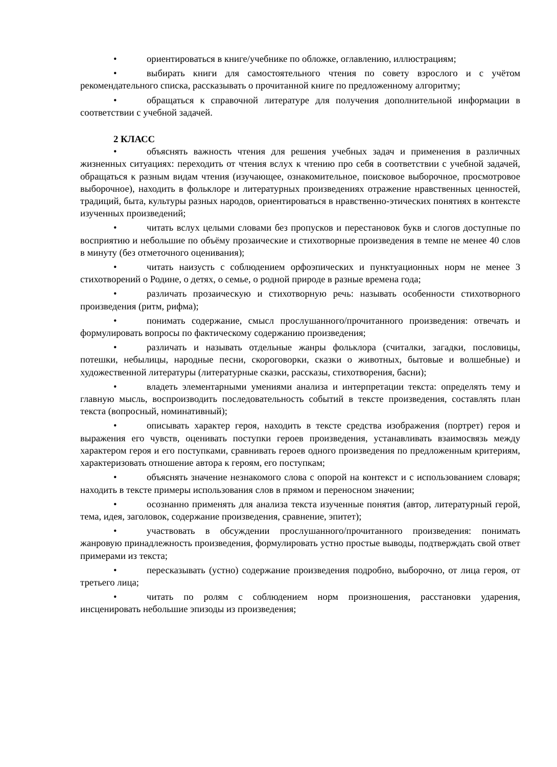• ориентироваться в книге/учебнике по обложке, оглавлению, иллюстрациям;
• выбирать книги для самостоятельного чтения по совету взрослого и с учётом рекомендательного списка, рассказывать о прочитанной книге по предложенному алгоритму;
• обращаться к справочной литературе для получения дополнительной информации в соответствии с учебной задачей.
2 КЛАСС
• объяснять важность чтения для решения учебных задач и применения в различных жизненных ситуациях: переходить от чтения вслух к чтению про себя в соответствии с учебной задачей, обращаться к разным видам чтения (изучающее, ознакомительное, поисковое выборочное, просмотровое выборочное), находить в фольклоре и литературных произведениях отражение нравственных ценностей, традиций, быта, культуры разных народов, ориентироваться в нравственно-этических понятиях в контексте изученных произведений;
• читать вслух целыми словами без пропусков и перестановок букв и слогов доступные по восприятию и небольшие по объёму прозаические и стихотворные произведения в темпе не менее 40 слов в минуту (без отметочного оценивания);
• читать наизусть с соблюдением орфоэпических и пунктуационных норм не менее 3 стихотворений о Родине, о детях, о семье, о родной природе в разные времена года;
• различать прозаическую и стихотворную речь: называть особенности стихотворного произведения (ритм, рифма);
• понимать содержание, смысл прослушанного/прочитанного произведения: отвечать и формулировать вопросы по фактическому содержанию произведения;
• различать и называть отдельные жанры фольклора (считалки, загадки, пословицы, потешки, небылицы, народные песни, скороговорки, сказки о животных, бытовые и волшебные) и художественной литературы (литературные сказки, рассказы, стихотворения, басни);
• владеть элементарными умениями анализа и интерпретации текста: определять тему и главную мысль, воспроизводить последовательность событий в тексте произведения, составлять план текста (вопросный, номинативный);
• описывать характер героя, находить в тексте средства изображения (портрет) героя и выражения его чувств, оценивать поступки героев произведения, устанавливать взаимосвязь между характером героя и его поступками, сравнивать героев одного произведения по предложенным критериям, характеризовать отношение автора к героям, его поступкам;
• объяснять значение незнакомого слова с опорой на контекст и с использованием словаря; находить в тексте примеры использования слов в прямом и переносном значении;
• осознанно применять для анализа текста изученные понятия (автор, литературный герой, тема, идея, заголовок, содержание произведения, сравнение, эпитет);
• участвовать в обсуждении прослушанного/прочитанного произведения: понимать жанровую принадлежность произведения, формулировать устно простые выводы, подтверждать свой ответ примерами из текста;
• пересказывать (устно) содержание произведения подробно, выборочно, от лица героя, от третьего лица;
• читать по ролям с соблюдением норм произношения, расстановки ударения, инсценировать небольшие эпизоды из произведения;